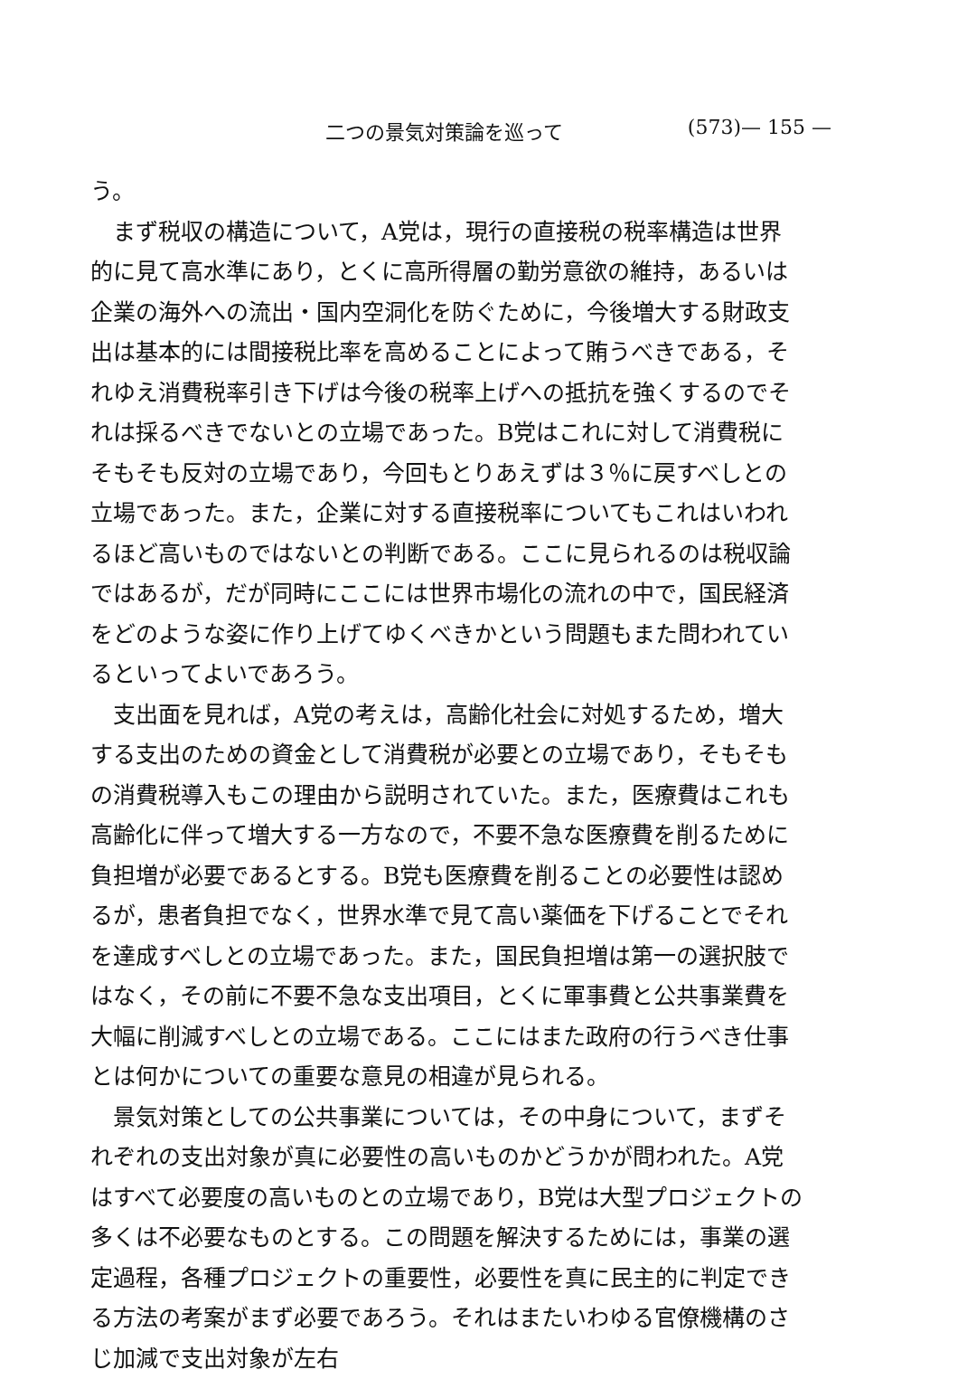二つの景気対策論を巡って (573)— 155 —
う。
まず税収の構造について，A党は，現行の直接税の税率構造は世界的に見て高水準にあり，とくに高所得層の勤労意欲の維持，あるいは企業の海外への流出・国内空洞化を防ぐために，今後増大する財政支出は基本的には間接税比率を高めることによって賄うべきである，それゆえ消費税率引き下げは今後の税率上げへの抵抗を強くするのでそれは採るべきでないとの立場であった。B党はこれに対して消費税にそもそも反対の立場であり，今回もとりあえずは３％に戻すべしとの立場であった。また，企業に対する直接税率についてもこれはいわれるほど高いものではないとの判断である。ここに見られるのは税収論ではあるが，だが同時にここには世界市場化の流れの中で，国民経済をどのような姿に作り上げてゆくべきかという問題もまた問われているといってよいであろう。
支出面を見れば，A党の考えは，高齢化社会に対処するため，増大する支出のための資金として消費税が必要との立場であり，そもそもの消費税導入もこの理由から説明されていた。また，医療費はこれも高齢化に伴って増大する一方なので，不要不急な医療費を削るために負担増が必要であるとする。B党も医療費を削ることの必要性は認めるが，患者負担でなく，世界水準で見て高い薬価を下げることでそれを達成すべしとの立場であった。また，国民負担増は第一の選択肢ではなく，その前に不要不急な支出項目，とくに軍事費と公共事業費を大幅に削減すべしとの立場である。ここにはまた政府の行うべき仕事とは何かについての重要な意見の相違が見られる。
景気対策としての公共事業については，その中身について，まずそれぞれの支出対象が真に必要性の高いものかどうかが問われた。A党はすべて必要度の高いものとの立場であり，B党は大型プロジェクトの多くは不必要なものとする。この問題を解決するためには，事業の選定過程，各種プロジェクトの重要性，必要性を真に民主的に判定できる方法の考案がまず必要であろう。それはまたいわゆる官僚機構のさじ加減で支出対象が左右